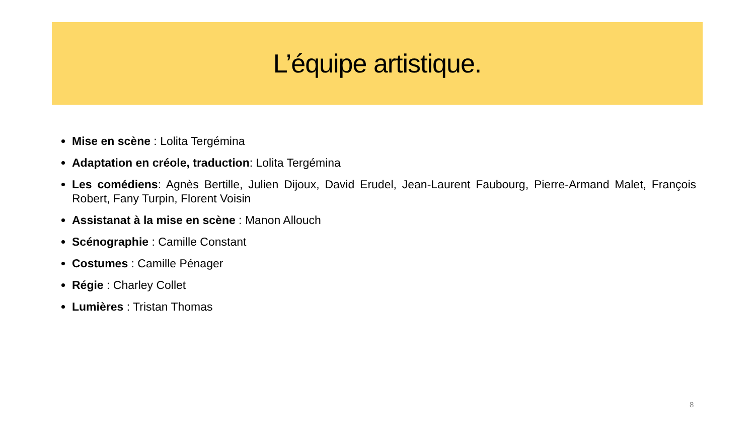L’équipe artistique.
Mise en scène : Lolita Tergémina
Adaptation en créole, traduction: Lolita Tergémina
Les comédiens: Agnès Bertille, Julien Dijoux, David Erudel, Jean-Laurent Faubourg, Pierre-Armand Malet, François Robert, Fany Turpin, Florent Voisin
Assistanat à la mise en scène : Manon Allouch
Scénographie : Camille Constant
Costumes : Camille Pénager
Régie : Charley Collet
Lumières : Tristan Thomas
8